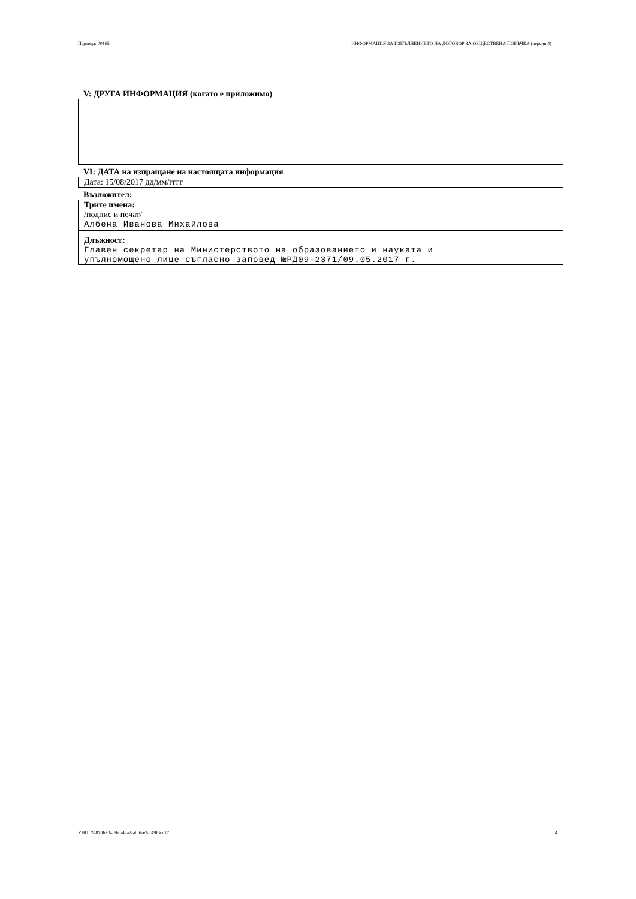Партида: 00165 ИНФОРМАЦИЯ ЗА ИЗПЪЛНЕНИЕТО НА ДОГОВОР ЗА ОБЩЕСТВЕНА ПОРЪЧКА (версия 4)
V: ДРУГА ИНФОРМАЦИЯ (когато е приложимо)
VI: ДАТА на изпращане на настоящата информация
Дата: 15/08/2017 дд/мм/гггг
Възложител:
Трите имена:
/подпис и печат/
Албена Иванова Михайлова
Длъжност:
Главен секретар на Министерството на образованието и науката и
упълномощено лице съгласно заповед №РД09-2371/09.05.2017 г.
УНП: 2487db30-a5bc-4aa2-abf6-e3af49f3cc17 4